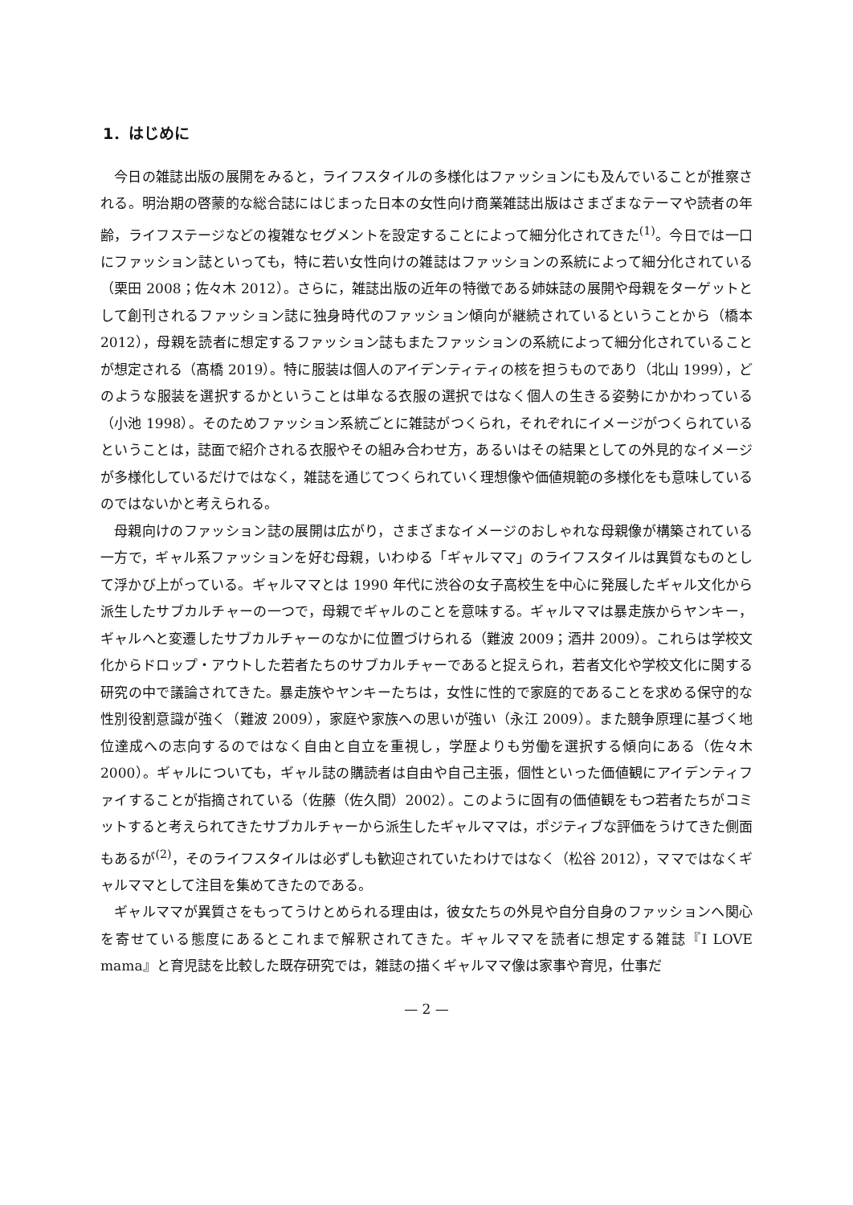1．はじめに
今日の雑誌出版の展開をみると，ライフスタイルの多様化はファッションにも及んでいることが推察される。明治期の啓蒙的な総合誌にはじまった日本の女性向け商業雑誌出版はさまざまなテーマや読者の年齢，ライフステージなどの複雑なセグメントを設定することによって細分化されてきた<sup>(1)</sup>。今日では一口にファッション誌といっても，特に若い女性向けの雑誌はファッションの系統によって細分化されている（栗田 2008；佐々木 2012）。さらに，雑誌出版の近年の特徴である姉妹誌の展開や母親をターゲットとして創刊されるファッション誌に独身時代のファッション傾向が継続されているということから（橋本 2012），母親を読者に想定するファッション誌もまたファッションの系統によって細分化されていることが想定される（髙橋 2019）。特に服装は個人のアイデンティティの核を担うものであり（北山 1999），どのような服装を選択するかということは単なる衣服の選択ではなく個人の生きる姿勢にかかわっている（小池 1998）。そのためファッション系統ごとに雑誌がつくられ，それぞれにイメージがつくられているということは，誌面で紹介される衣服やその組み合わせ方，あるいはその結果としての外見的なイメージが多様化しているだけではなく，雑誌を通じてつくられていく理想像や価値規範の多様化をも意味しているのではないかと考えられる。
母親向けのファッション誌の展開は広がり，さまざまなイメージのおしゃれな母親像が構築されている一方で，ギャル系ファッションを好む母親，いわゆる「ギャルママ」のライフスタイルは異質なものとして浮かび上がっている。ギャルママとは 1990 年代に渋谷の女子高校生を中心に発展したギャル文化から派生したサブカルチャーの一つで，母親でギャルのことを意味する。ギャルママは暴走族からヤンキー，ギャルへと変遷したサブカルチャーのなかに位置づけられる（難波 2009；酒井 2009）。これらは学校文化からドロップ・アウトした若者たちのサブカルチャーであると捉えられ，若者文化や学校文化に関する研究の中で議論されてきた。暴走族やヤンキーたちは，女性に性的で家庭的であることを求める保守的な性別役割意識が強く（難波 2009），家庭や家族への思いが強い（永江 2009）。また競争原理に基づく地位達成への志向するのではなく自由と自立を重視し，学歴よりも労働を選択する傾向にある（佐々木 2000）。ギャルについても，ギャル誌の購読者は自由や自己主張，個性といった価値観にアイデンティファイすることが指摘されている（佐藤（佐久間）2002）。このように固有の価値観をもつ若者たちがコミットすると考えられてきたサブカルチャーから派生したギャルママは，ポジティブな評価をうけてきた側面もあるが<sup>(2)</sup>，そのライフスタイルは必ずしも歓迎されていたわけではなく（松谷 2012），ママではなくギャルママとして注目を集めてきたのである。
ギャルママが異質さをもってうけとめられる理由は，彼女たちの外見や自分自身のファッションへ関心を寄せている態度にあるとこれまで解釈されてきた。ギャルママを読者に想定する雑誌『I LOVE mama』と育児誌を比較した既存研究では，雑誌の描くギャルママ像は家事や育児，仕事だ
— 2 —